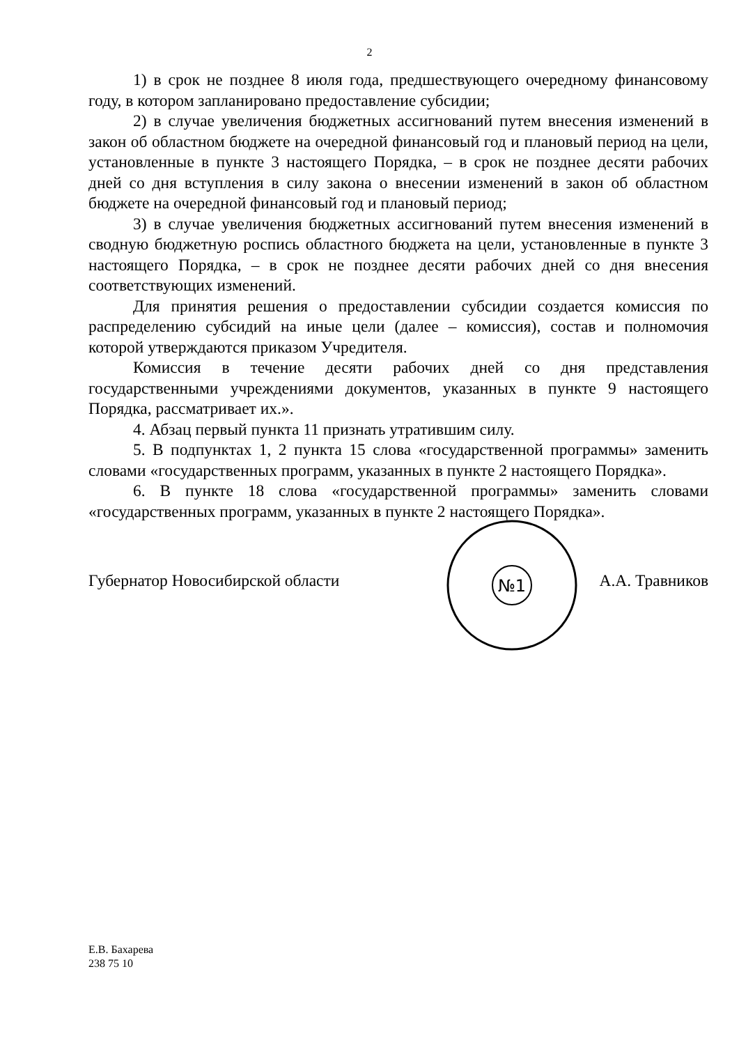2
1) в срок не позднее 8 июля года, предшествующего очередному финансовому году, в котором запланировано предоставление субсидии;
2) в случае увеличения бюджетных ассигнований путем внесения изменений в закон об областном бюджете на очередной финансовый год и плановый период на цели, установленные в пункте 3 настоящего Порядка, – в срок не позднее десяти рабочих дней со дня вступления в силу закона о внесении изменений в закон об областном бюджете на очередной финансовый год и плановый период;
3) в случае увеличения бюджетных ассигнований путем внесения изменений в сводную бюджетную роспись областного бюджета на цели, установленные в пункте 3 настоящего Порядка, – в срок не позднее десяти рабочих дней со дня внесения соответствующих изменений.
Для принятия решения о предоставлении субсидии создается комиссия по распределению субсидий на иные цели (далее – комиссия), состав и полномочия которой утверждаются приказом Учредителя.
Комиссия в течение десяти рабочих дней со дня представления государственными учреждениями документов, указанных в пункте 9 настоящего Порядка, рассматривает их.».
4. Абзац первый пункта 11 признать утратившим силу.
5. В подпунктах 1, 2 пункта 15 слова «государственной программы» заменить словами «государственных программ, указанных в пункте 2 настоящего Порядка».
6. В пункте 18 слова «государственной программы» заменить словами «государственных программ, указанных в пункте 2 настоящего Порядка».
№1
Губернатор Новосибирской области А.А. Травников
Е.В. Бахарева
238 75 10